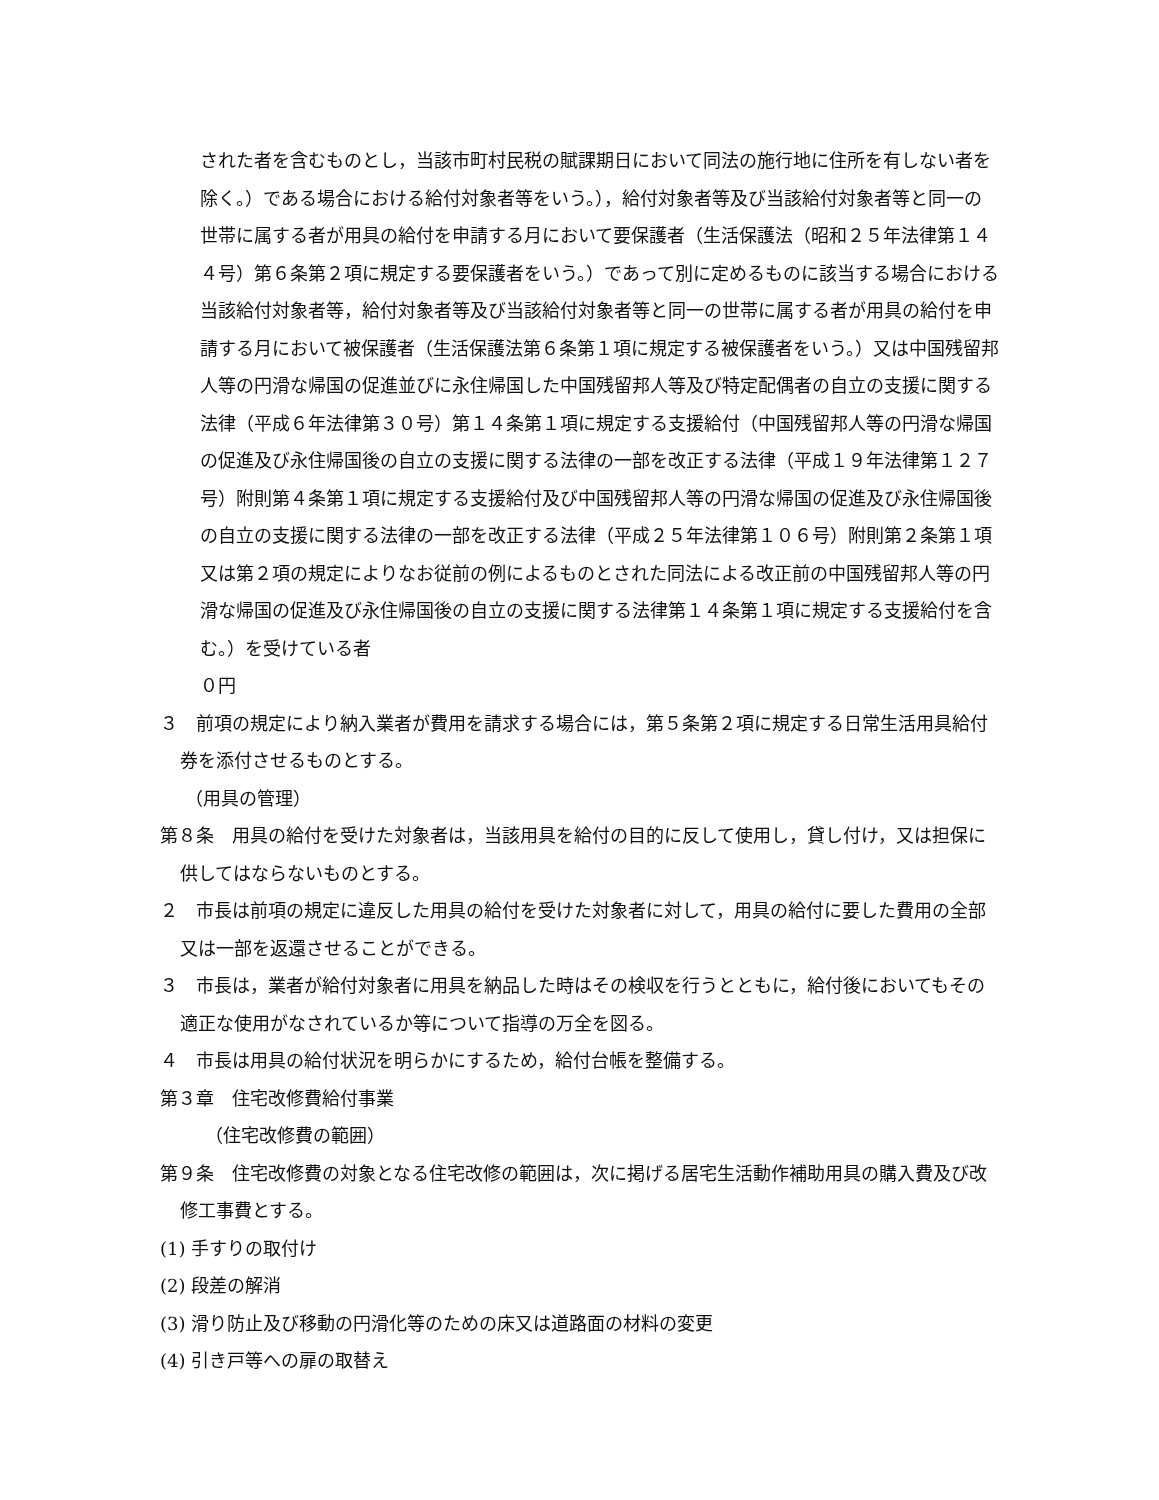された者を含むものとし，当該市町村民税の賦課期日において同法の施行地に住所を有しない者を除く。）である場合における給付対象者等をいう。），給付対象者等及び当該給付対象者等と同一の世帯に属する者が用具の給付を申請する月において要保護者（生活保護法（昭和２５年法律第１４４号）第６条第２項に規定する要保護者をいう。）であって別に定めるものに該当する場合における当該給付対象者等，給付対象者等及び当該給付対象者等と同一の世帯に属する者が用具の給付を申請する月において被保護者（生活保護法第６条第１項に規定する被保護者をいう。）又は中国残留邦人等の円滑な帰国の促進並びに永住帰国した中国残留邦人等及び特定配偶者の自立の支援に関する法律（平成６年法律第３０号）第１４条第１項に規定する支援給付（中国残留邦人等の円滑な帰国の促進及び永住帰国後の自立の支援に関する法律の一部を改正する法律（平成１９年法律第１２７号）附則第４条第１項に規定する支援給付及び中国残留邦人等の円滑な帰国の促進及び永住帰国後の自立の支援に関する法律の一部を改正する法律（平成２５年法律第１０６号）附則第２条第１項又は第２項の規定によりなお従前の例によるものとされた同法による改正前の中国残留邦人等の円滑な帰国の促進及び永住帰国後の自立の支援に関する法律第１４条第１項に規定する支援給付を含む。）を受けている者
０円
３　前項の規定により納入業者が費用を請求する場合には，第５条第２項に規定する日常生活用具給付券を添付させるものとする。
（用具の管理）
第８条　用具の給付を受けた対象者は，当該用具を給付の目的に反して使用し，貸し付け，又は担保に供してはならないものとする。
２　市長は前項の規定に違反した用具の給付を受けた対象者に対して，用具の給付に要した費用の全部又は一部を返還させることができる。
３　市長は，業者が給付対象者に用具を納品した時はその検収を行うとともに，給付後においてもその適正な使用がなされているか等について指導の万全を図る。
４　市長は用具の給付状況を明らかにするため，給付台帳を整備する。
第３章　住宅改修費給付事業
（住宅改修費の範囲）
第９条　住宅改修費の対象となる住宅改修の範囲は，次に掲げる居宅生活動作補助用具の購入費及び改修工事費とする。
(1) 手すりの取付け
(2) 段差の解消
(3) 滑り防止及び移動の円滑化等のための床又は道路面の材料の変更
(4) 引き戸等への扉の取替え